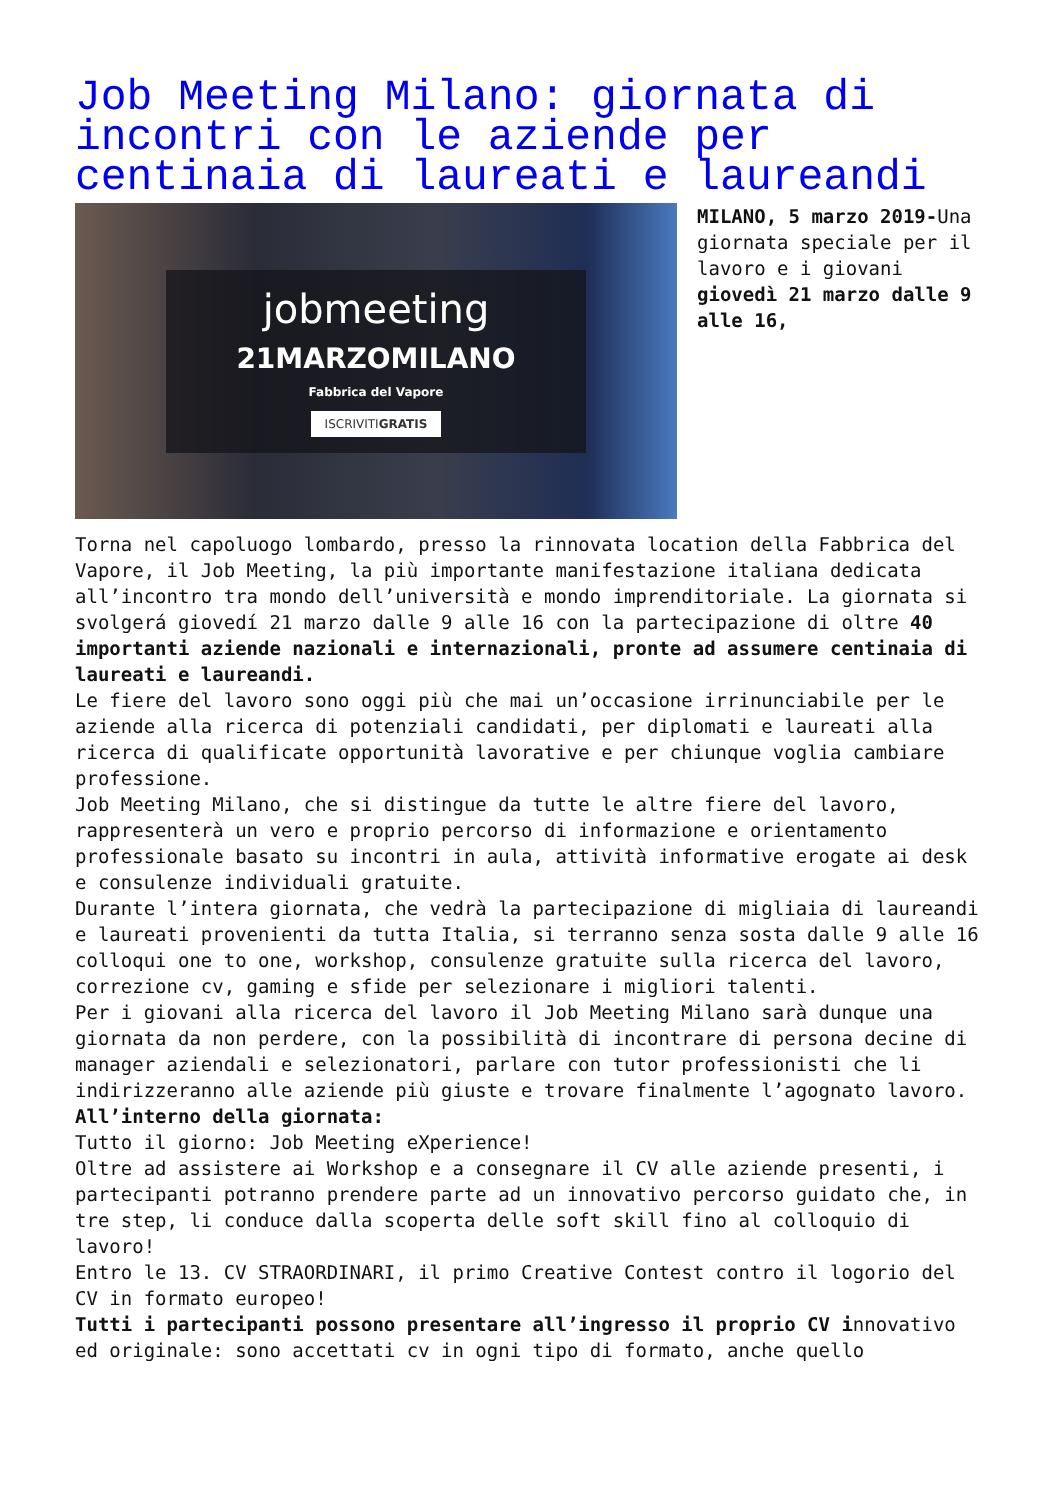Job Meeting Milano: giornata di incontri con le aziende per centinaia di laureati e laureandi
jobmeeting
21MARZOMILANO
Fabbrica del Vapore
ISCRIVITIGRATIS
MILANO, 5 marzo 2019-Una giornata speciale per il lavoro e i giovani giovedì 21 marzo dalle 9 alle 16,
Torna nel capoluogo lombardo, presso la rinnovata location della Fabbrica del Vapore, il Job Meeting, la più importante manifestazione italiana dedicata all’incontro tra mondo dell’università e mondo imprenditoriale. La giornata si svolgerá giovedí 21 marzo dalle 9 alle 16 con la partecipazione di oltre 40 importanti aziende nazionali e internazionali, pronte ad assumere centinaia di laureati e laureandi.
Le fiere del lavoro sono oggi più che mai un’occasione irrinunciabile per le aziende alla ricerca di potenziali candidati, per diplomati e laureati alla ricerca di qualificate opportunità lavorative e per chiunque voglia cambiare professione.
Job Meeting Milano, che si distingue da tutte le altre fiere del lavoro, rappresenterà un vero e proprio percorso di informazione e orientamento professionale basato su incontri in aula, attività informative erogate ai desk e consulenze individuali gratuite.
Durante l’intera giornata, che vedrà la partecipazione di migliaia di laureandi e laureati provenienti da tutta Italia, si terranno senza sosta dalle 9 alle 16 colloqui one to one, workshop, consulenze gratuite sulla ricerca del lavoro, correzione cv, gaming e sfide per selezionare i migliori talenti.
Per i giovani alla ricerca del lavoro il Job Meeting Milano sarà dunque una giornata da non perdere, con la possibilità di incontrare di persona decine di manager aziendali e selezionatori, parlare con tutor professionisti che li indirizzeranno alle aziende più giuste e trovare finalmente l’agognato lavoro.
All’interno della giornata:
Tutto il giorno: Job Meeting eXperience!
Oltre ad assistere ai Workshop e a consegnare il CV alle aziende presenti, i partecipanti potranno prendere parte ad un innovativo percorso guidato che, in tre step, li conduce dalla scoperta delle soft skill fino al colloquio di lavoro!
Entro le 13. CV STRAORDINARI, il primo Creative Contest contro il logorio del CV in formato europeo!
Tutti i partecipanti possono presentare all’ingresso il proprio CV innovativo ed originale: sono accettati cv in ogni tipo di formato, anche quello